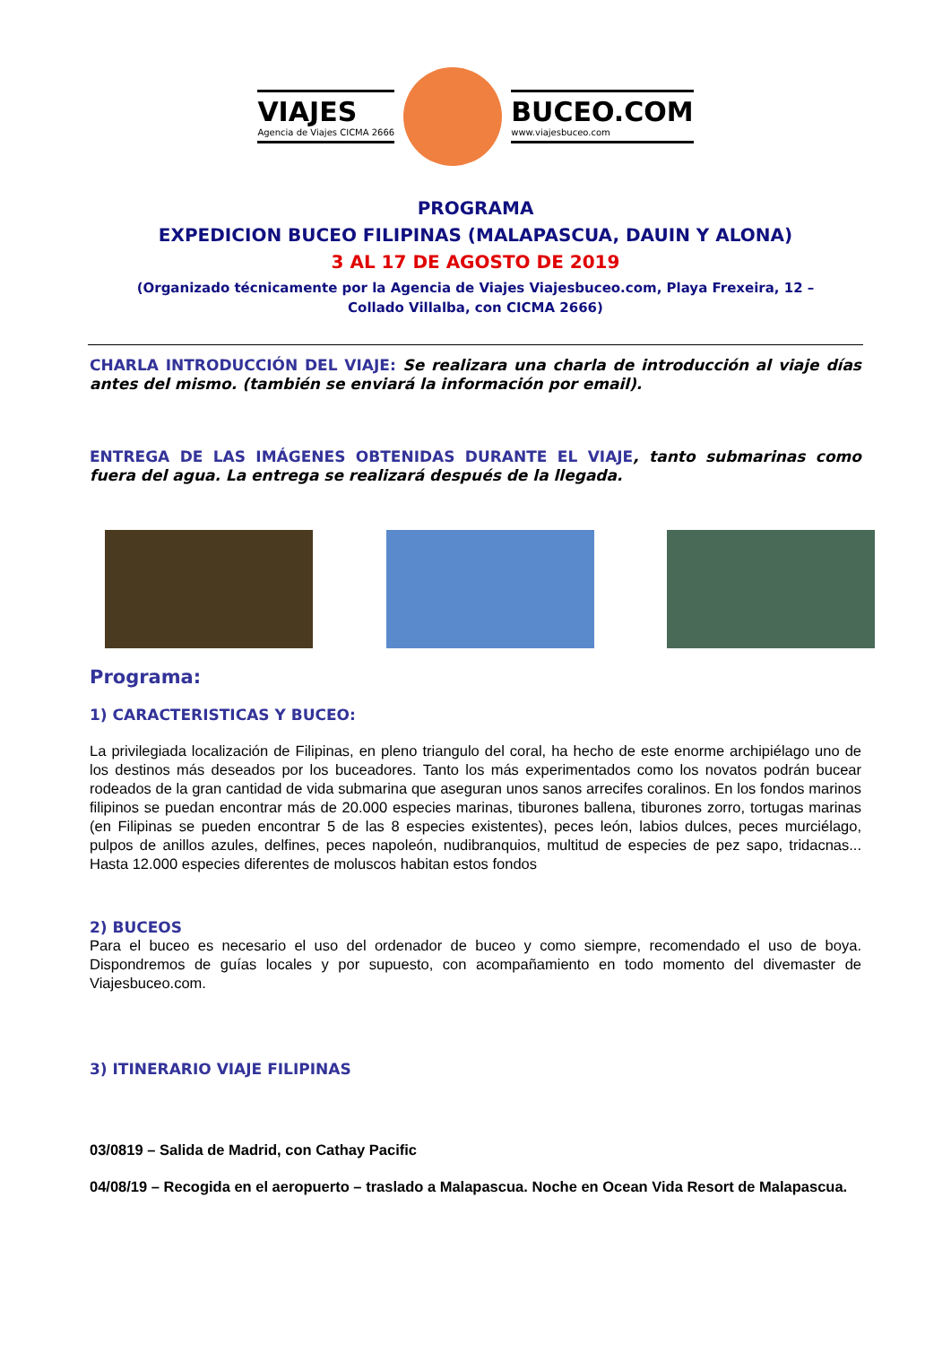VIAJES
Agencia de Viajes CICMA 2666
BUCEO.COM
www.viajesbuceo.com
PROGRAMA
EXPEDICION BUCEO FILIPINAS (MALAPASCUA, DAUIN Y ALONA)
3 AL 17 DE AGOSTO DE 2019
(Organizado técnicamente por la Agencia de Viajes Viajesbuceo.com, Playa Frexeira, 12 –
Collado Villalba, con CICMA 2666)
CHARLA INTRODUCCIÓN DEL VIAJE: Se realizara una charla de introducción al viaje días antes del mismo. (también se enviará la información por email).
ENTREGA DE LAS IMÁGENES OBTENIDAS DURANTE EL VIAJE, tanto submarinas como fuera del agua. La entrega se realizará después de la llegada.
Programa:
1) CARACTERISTICAS Y BUCEO:
La privilegiada localización de Filipinas, en pleno triangulo del coral, ha hecho de este enorme archipiélago uno de los destinos más deseados por los buceadores. Tanto los más experimentados como los novatos podrán bucear rodeados de la gran cantidad de vida submarina que aseguran unos sanos arrecifes coralinos. En los fondos marinos filipinos se puedan encontrar más de 20.000 especies marinas, tiburones ballena, tiburones zorro, tortugas marinas (en Filipinas se pueden encontrar 5 de las 8 especies existentes), peces león, labios dulces, peces murciélago, pulpos de anillos azules, delfines, peces napoleón, nudibranquios, multitud de especies de pez sapo, tridacnas... Hasta 12.000 especies diferentes de moluscos habitan estos fondos
2) BUCEOS
Para el buceo es necesario el uso del ordenador de buceo y como siempre, recomendado el uso de boya. Dispondremos de guías locales y por supuesto, con acompañamiento en todo momento del divemaster de Viajesbuceo.com.
3) ITINERARIO VIAJE FILIPINAS
03/0819 – Salida de Madrid, con Cathay Pacific
04/08/19 – Recogida en el aeropuerto – traslado a Malapascua. Noche en Ocean Vida Resort de Malapascua.